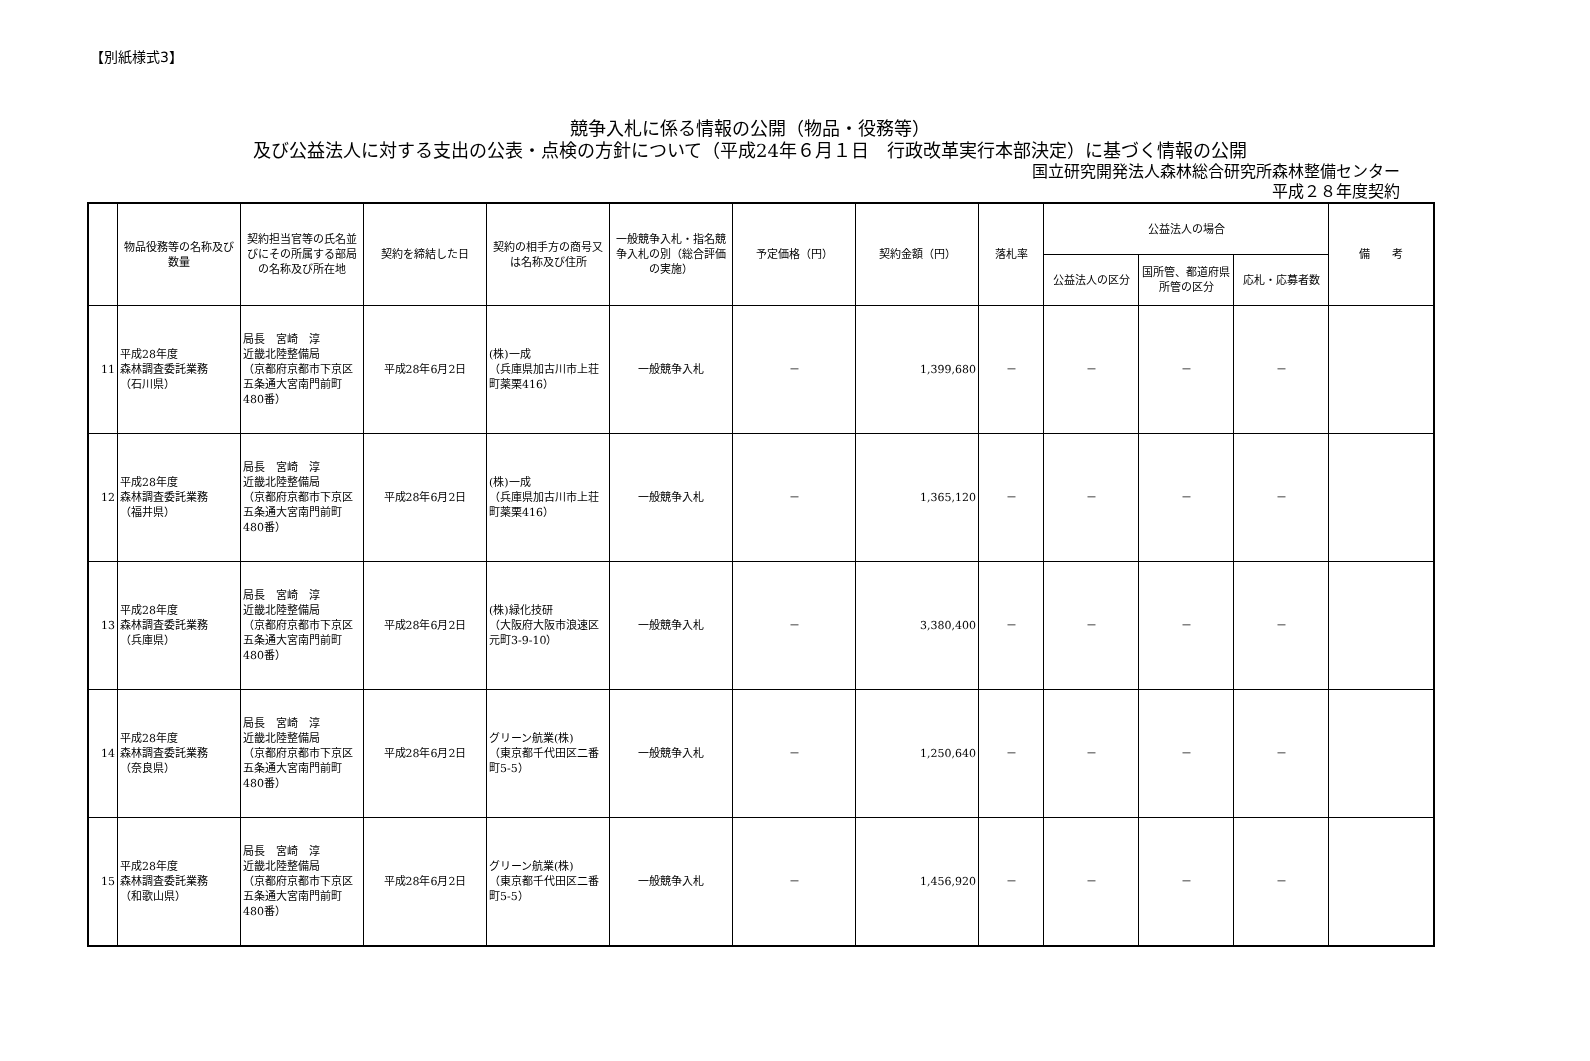【別紙様式3】
競争入札に係る情報の公開（物品・役務等）
及び公益法人に対する支出の公表・点検の方針について（平成24年６月１日　行政改革実行本部決定）に基づく情報の公開
国立研究開発法人森林総合研究所森林整備センター
平成２８年度契約
| | 物品役務等の名称及び数量 | 契約担当官等の氏名並びにその所属する部局の名称及び所在地 | 契約を締結した日 | 契約の相手方の商号又は名称及び住所 | 一般競争入札・指名競争入札の別（総合評価の実施） | 予定価格（円） | 契約金額（円） | 落札率 | 公益法人の場合 | | | 備 考 |
| --- | --- | --- | --- | --- | --- | --- | --- | --- | --- | --- | --- | --- |
| | | | | | | | | | 公益法人の区分 | 国所管、都道府県所管の区分 | 応札・応募者数 | |
| 11 | 平成28年度 森林調査委託業務 （石川県） | 局長 宮崎 淳 近畿北陸整備局 （京都府京都市下京区五条通大宮南門前町480番） | 平成28年6月2日 | (株)一成 （兵庫県加古川市上荘町薬栗416） | 一般競争入札 | － | 1,399,680 | － | － | － | － | |
| 12 | 平成28年度 森林調査委託業務 （福井県） | 局長 宮崎 淳 近畿北陸整備局 （京都府京都市下京区五条通大宮南門前町480番） | 平成28年6月2日 | (株)一成 （兵庫県加古川市上荘町薬栗416） | 一般競争入札 | － | 1,365,120 | － | － | － | － | |
| 13 | 平成28年度 森林調査委託業務 （兵庫県） | 局長 宮崎 淳 近畿北陸整備局 （京都府京都市下京区五条通大宮南門前町480番） | 平成28年6月2日 | (株)緑化技研 （大阪府大阪市浪速区元町3-9-10） | 一般競争入札 | － | 3,380,400 | － | － | － | － | |
| 14 | 平成28年度 森林調査委託業務 （奈良県） | 局長 宮崎 淳 近畿北陸整備局 （京都府京都市下京区五条通大宮南門前町480番） | 平成28年6月2日 | グリーン航業(株) （東京都千代田区二番町5-5） | 一般競争入札 | － | 1,250,640 | － | － | － | － | |
| 15 | 平成28年度 森林調査委託業務 （和歌山県） | 局長 宮崎 淳 近畿北陸整備局 （京都府京都市下京区五条通大宮南門前町480番） | 平成28年6月2日 | グリーン航業(株) （東京都千代田区二番町5-5） | 一般競争入札 | － | 1,456,920 | － | － | － | － | |